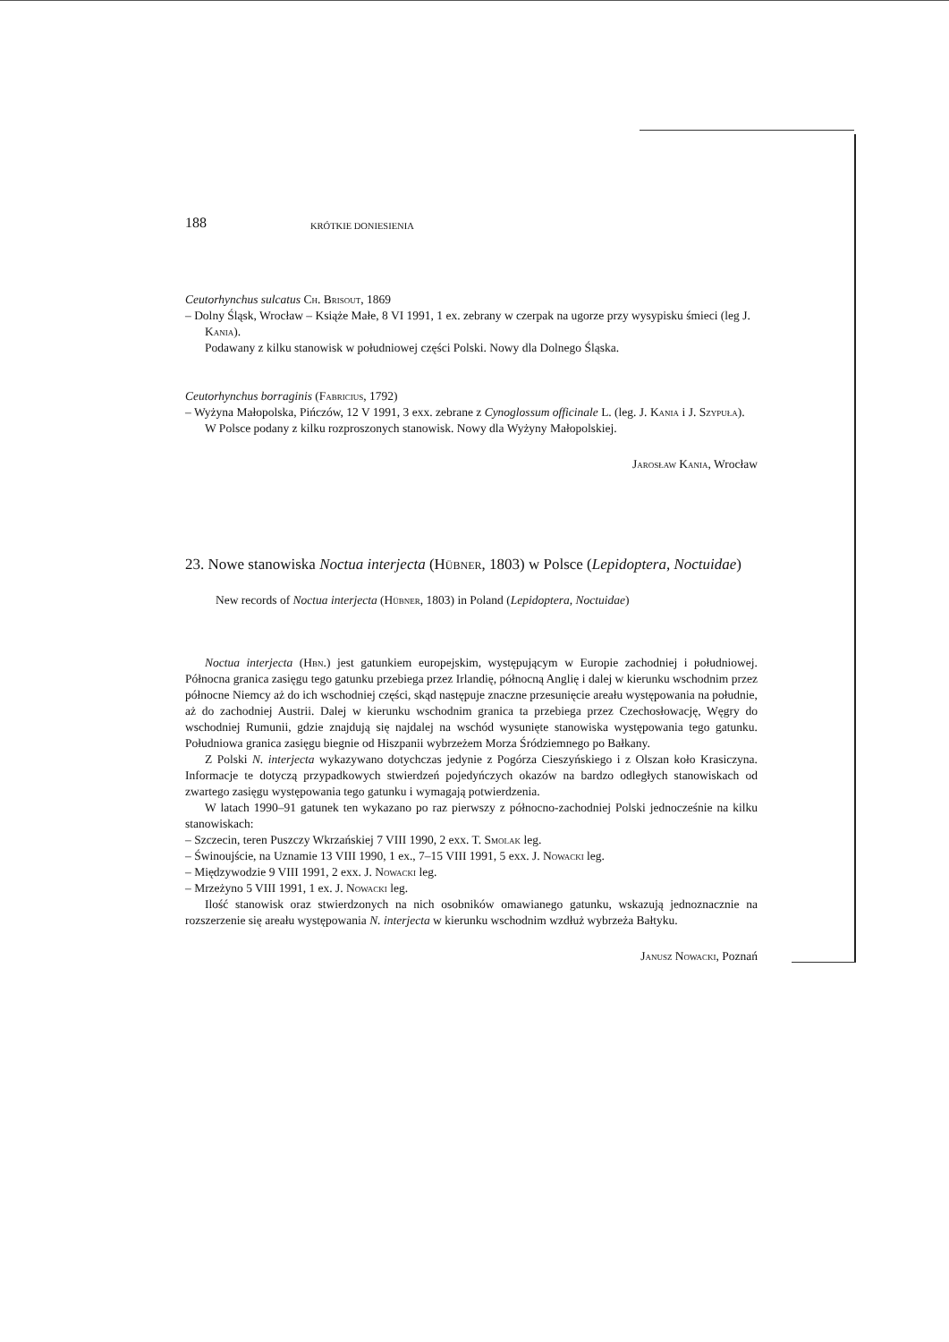188 KRÓTKIE DONIESIENIA
Ceutorhynchus sulcatus Ch. Brisout, 1869
– Dolny Śląsk, Wrocław – Książe Małe, 8 VI 1991, 1 ex. zebrany w czerpak na ugorze przy wysypisku śmieci (leg J. Kania).
Podawany z kilku stanowisk w południowej części Polski. Nowy dla Dolnego Śląska.
Ceutorhynchus borraginis (Fabricius, 1792)
– Wyżyna Małopolska, Pińczów, 12 V 1991, 3 exx. zebrane z Cynoglossum officinale L. (leg. J. Kania i J. Szypuła).
W Polsce podany z kilku rozproszonych stanowisk. Nowy dla Wyżyny Małopolskiej.
Jarosław Kania, Wrocław
23. Nowe stanowiska Noctua interjecta (Hübner, 1803) w Polsce (Lepidoptera, Noctuidae)
New records of Noctua interjecta (Hübner, 1803) in Poland (Lepidoptera, Noctuidae)
Noctua interjecta (Hbn.) jest gatunkiem europejskim, występującym w Europie zachodniej i południowej. Północna granica zasięgu tego gatunku przebiega przez Irlandię, północną Anglię i dalej w kierunku wschodnim przez północne Niemcy aż do ich wschodniej części, skąd następuje znaczne przesunięcie areału występowania na południe, aż do zachodniej Austrii. Dalej w kierunku wschodnim granica ta przebiega przez Czechosłowację, Węgry do wschodniej Rumunii, gdzie znajdują się najdalej na wschód wysunięte stanowiska występowania tego gatunku. Południowa granica zasięgu biegnie od Hiszpanii wybrzeżem Morza Śródziemnego po Bałkany.
Z Polski N. interjecta wykazywano dotychczas jedynie z Pogórza Cieszyńskiego i z Olszan koło Krasiczyna. Informacje te dotyczą przypadkowych stwierdzeń pojedyńczych okazów na bardzo odległych stanowiskach od zwartego zasięgu występowania tego gatunku i wymagają potwierdzenia.
W latach 1990–91 gatunek ten wykazano po raz pierwszy z północno-zachodniej Polski jednocześnie na kilku stanowiskach:
– Szczecin, teren Puszczy Wkrzańskiej 7 VIII 1990, 2 exx. T. Smolak leg.
– Świnoujście, na Uznamie 13 VIII 1990, 1 ex., 7–15 VIII 1991, 5 exx. J. Nowacki leg.
– Międzywodzie 9 VIII 1991, 2 exx. J. Nowacki leg.
– Mrzeżyno 5 VIII 1991, 1 ex. J. Nowacki leg.
Ilość stanowisk oraz stwierdzonych na nich osobników omawianego gatunku, wskazują jednoznacznie na rozszerzenie się areału występowania N. interjecta w kierunku wschodnim wzdłuż wybrzeża Bałtyku.
Janusz Nowacki, Poznań